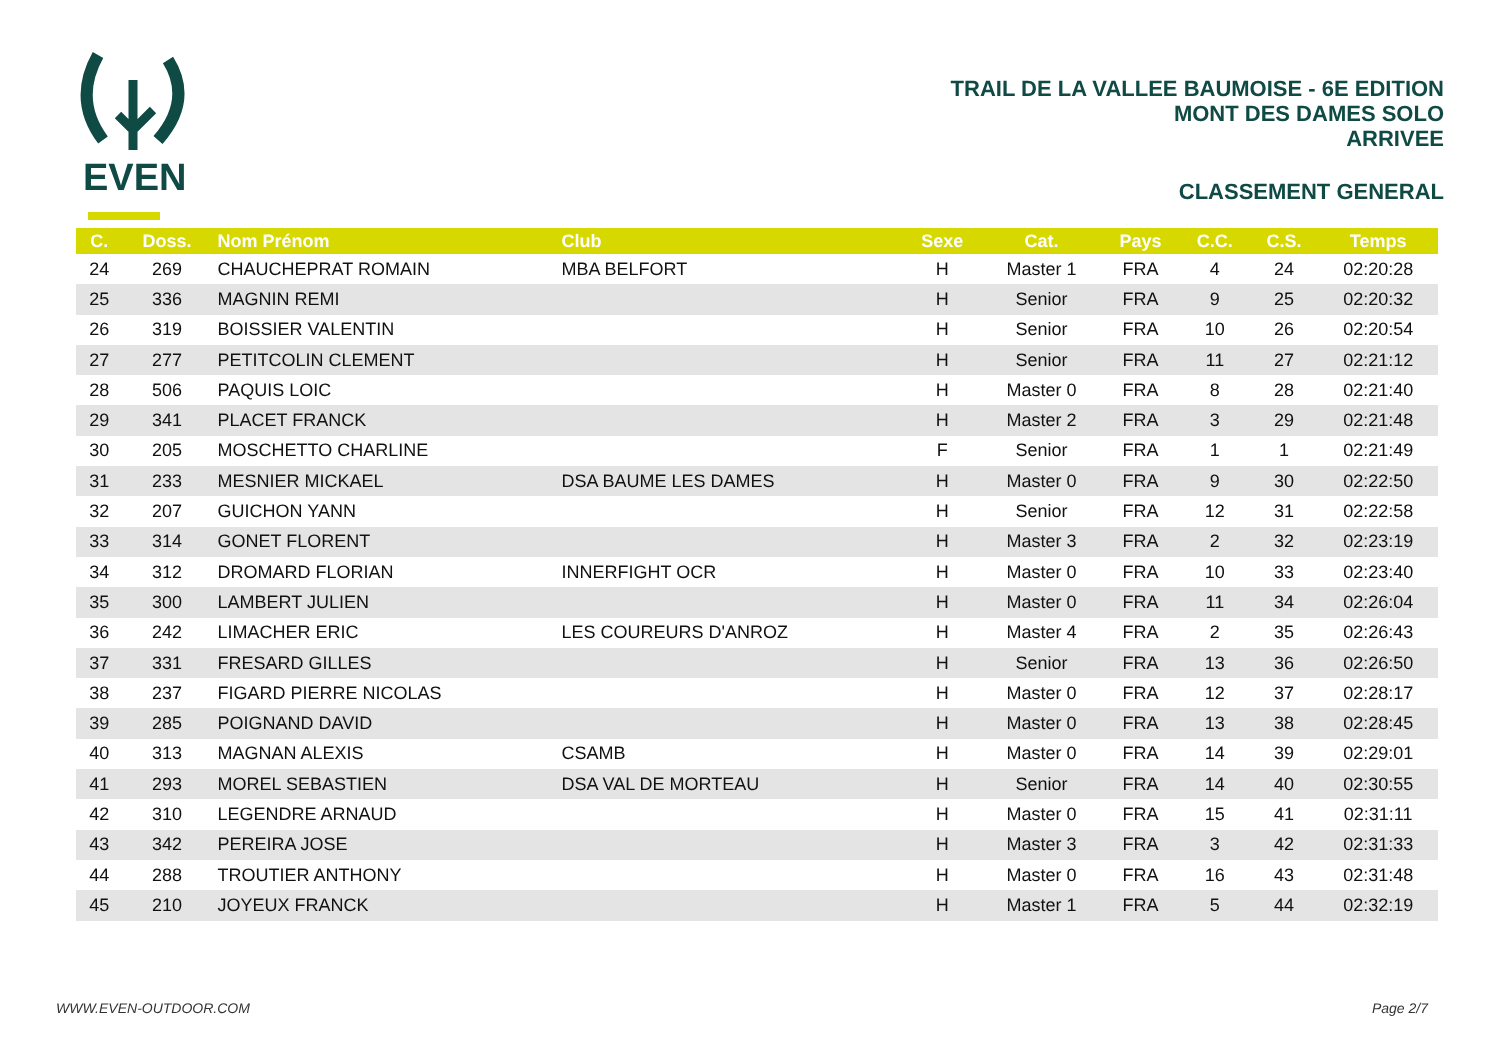EVEN
TRAIL DE LA VALLEE BAUMOISE - 6E EDITION
MONT DES DAMES SOLO
ARRIVEE
CLASSEMENT GENERAL
| C. | Doss. | Nom Prénom | Club | Sexe | Cat. | Pays | C.C. | C.S. | Temps |
| --- | --- | --- | --- | --- | --- | --- | --- | --- | --- |
| 24 | 269 | CHAUCHEPRAT ROMAIN | MBA BELFORT | H | Master 1 | FRA | 4 | 24 | 02:20:28 |
| 25 | 336 | MAGNIN REMI | | H | Senior | FRA | 9 | 25 | 02:20:32 |
| 26 | 319 | BOISSIER VALENTIN | | H | Senior | FRA | 10 | 26 | 02:20:54 |
| 27 | 277 | PETITCOLIN CLEMENT | | H | Senior | FRA | 11 | 27 | 02:21:12 |
| 28 | 506 | PAQUIS LOIC | | H | Master 0 | FRA | 8 | 28 | 02:21:40 |
| 29 | 341 | PLACET FRANCK | | H | Master 2 | FRA | 3 | 29 | 02:21:48 |
| 30 | 205 | MOSCHETTO CHARLINE | | F | Senior | FRA | 1 | 1 | 02:21:49 |
| 31 | 233 | MESNIER MICKAEL | DSA BAUME LES DAMES | H | Master 0 | FRA | 9 | 30 | 02:22:50 |
| 32 | 207 | GUICHON YANN | | H | Senior | FRA | 12 | 31 | 02:22:58 |
| 33 | 314 | GONET FLORENT | | H | Master 3 | FRA | 2 | 32 | 02:23:19 |
| 34 | 312 | DROMARD FLORIAN | INNERFIGHT OCR | H | Master 0 | FRA | 10 | 33 | 02:23:40 |
| 35 | 300 | LAMBERT JULIEN | | H | Master 0 | FRA | 11 | 34 | 02:26:04 |
| 36 | 242 | LIMACHER ERIC | LES COUREURS D'ANROZ | H | Master 4 | FRA | 2 | 35 | 02:26:43 |
| 37 | 331 | FRESARD GILLES | | H | Senior | FRA | 13 | 36 | 02:26:50 |
| 38 | 237 | FIGARD PIERRE NICOLAS | | H | Master 0 | FRA | 12 | 37 | 02:28:17 |
| 39 | 285 | POIGNAND DAVID | | H | Master 0 | FRA | 13 | 38 | 02:28:45 |
| 40 | 313 | MAGNAN ALEXIS | CSAMB | H | Master 0 | FRA | 14 | 39 | 02:29:01 |
| 41 | 293 | MOREL SEBASTIEN | DSA VAL DE MORTEAU | H | Senior | FRA | 14 | 40 | 02:30:55 |
| 42 | 310 | LEGENDRE ARNAUD | | H | Master 0 | FRA | 15 | 41 | 02:31:11 |
| 43 | 342 | PEREIRA JOSE | | H | Master 3 | FRA | 3 | 42 | 02:31:33 |
| 44 | 288 | TROUTIER ANTHONY | | H | Master 0 | FRA | 16 | 43 | 02:31:48 |
| 45 | 210 | JOYEUX FRANCK | | H | Master 1 | FRA | 5 | 44 | 02:32:19 |
WWW.EVEN-OUTDOOR.COM Page 2/7